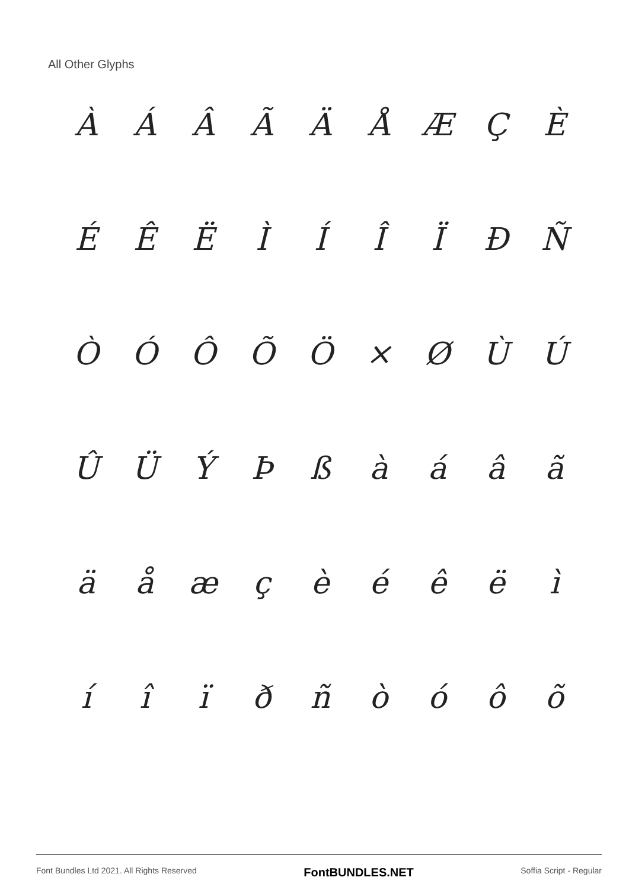All Other Glyphs
À Á Â Ã Ä Å Æ Ç È
É Ê Ë Ì Í Î Ï Ð Ñ
Ò Ó Ô Õ Ö × Ø Ù Ú
Û Ü Ý Þ ß à á â ã
ä å æ ç è é ê ë ì
í î ï ð ñ ò ó ô õ
Font Bundles Ltd 2021. All Rights Reserved FontBUNDLES.NET Soffia Script - Regular